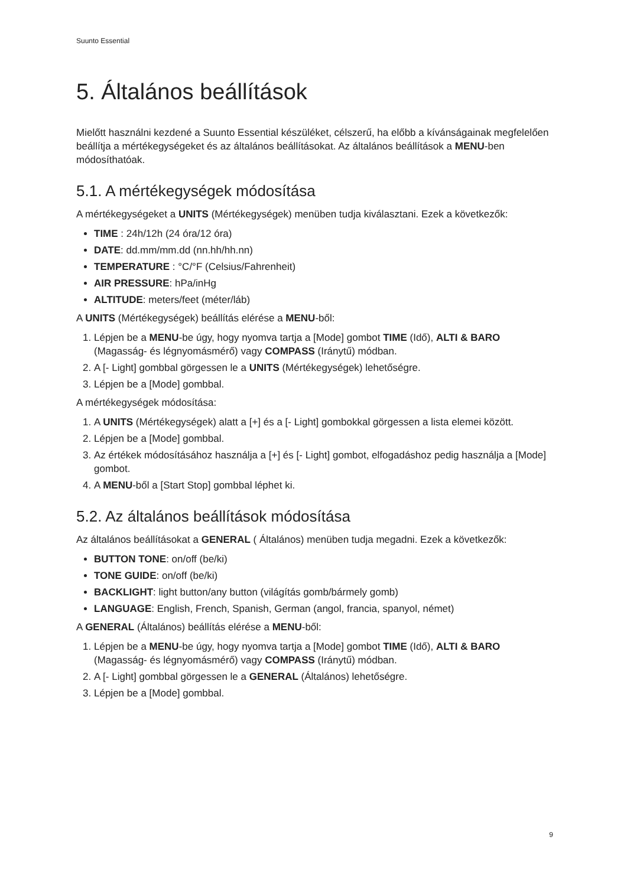Suunto Essential
5. Általános beállítások
Mielőtt használni kezdené a Suunto Essential készüléket, célszerű, ha előbb a kívánságainak megfelelően beállítja a mértékegységeket és az általános beállításokat. Az általános beállítások a MENU-ben módosíthatóak.
5.1. A mértékegységek módosítása
A mértékegységeket a UNITS (Mértékegységek) menüben tudja kiválasztani. Ezek a következők:
TIME : 24h/12h (24 óra/12 óra)
DATE: dd.mm/mm.dd (nn.hh/hh.nn)
TEMPERATURE : °C/°F (Celsius/Fahrenheit)
AIR PRESSURE: hPa/inHg
ALTITUDE: meters/feet (méter/láb)
A UNITS (Mértékegységek) beállítás elérése a MENU-ből:
1. Lépjen be a MENU-be úgy, hogy nyomva tartja a [Mode] gombot TIME (Idő), ALTI & BARO (Magasság- és légnyomásmérő) vagy COMPASS (Iránytű) módban.
2. A [- Light] gombbal görgessen le a UNITS (Mértékegységek) lehetőségre.
3. Lépjen be a [Mode] gombbal.
A mértékegységek módosítása:
1. A UNITS (Mértékegységek) alatt a [+] és a [- Light] gombokkal görgessen a lista elemei között.
2. Lépjen be a [Mode] gombbal.
3. Az értékek módosításához használja a [+] és [- Light] gombot, elfogadáshoz pedig használja a [Mode] gombot.
4. A MENU-ből a [Start Stop] gombbal léphet ki.
5.2. Az általános beállítások módosítása
Az általános beállításokat a GENERAL ( Általános) menüben tudja megadni. Ezek a következők:
BUTTON TONE: on/off (be/ki)
TONE GUIDE: on/off (be/ki)
BACKLIGHT: light button/any button (világítás gomb/bármely gomb)
LANGUAGE: English, French, Spanish, German (angol, francia, spanyol, német)
A GENERAL (Általános) beállítás elérése a MENU-ből:
1. Lépjen be a MENU-be úgy, hogy nyomva tartja a [Mode] gombot TIME (Idő), ALTI & BARO (Magasság- és légnyomásmérő) vagy COMPASS (Iránytű) módban.
2. A [- Light] gombbal görgessen le a GENERAL (Általános) lehetőségre.
3. Lépjen be a [Mode] gombbal.
9